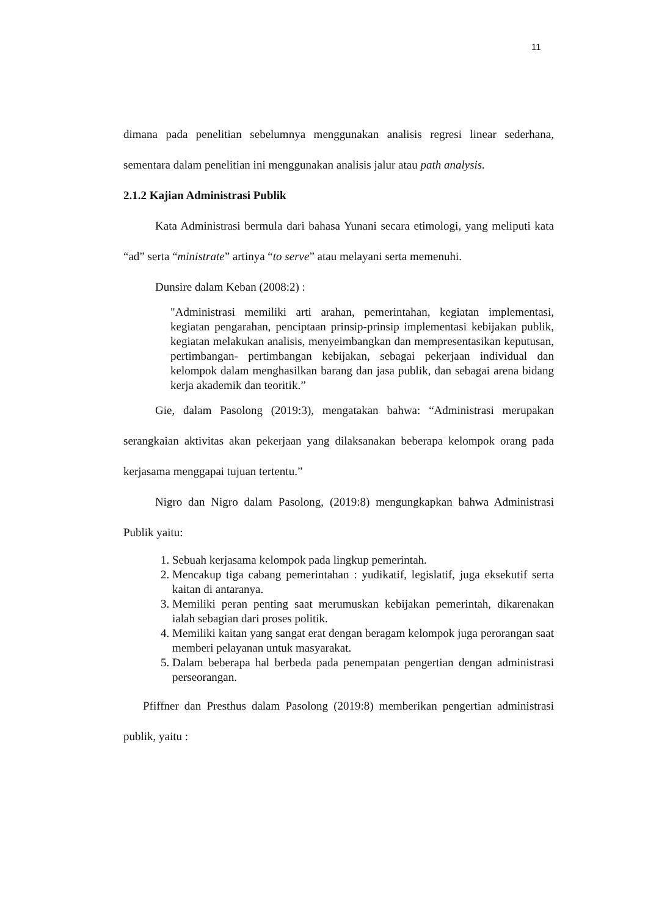11
dimana pada penelitian sebelumnya menggunakan analisis regresi linear sederhana, sementara dalam penelitian ini menggunakan analisis jalur atau path analysis.
2.1.2 Kajian Administrasi Publik
Kata Administrasi bermula dari bahasa Yunani secara etimologi, yang meliputi kata “ad” serta “ministrate” artinya “to serve” atau melayani serta memenuhi.
Dunsire dalam Keban (2008:2) :
"Administrasi memiliki arti arahan, pemerintahan, kegiatan implementasi, kegiatan pengarahan, penciptaan prinsip-prinsip implementasi kebijakan publik, kegiatan melakukan analisis, menyeimbangkan dan mempresentasikan keputusan, pertimbangan- pertimbangan kebijakan, sebagai pekerjaan individual dan kelompok dalam menghasilkan barang dan jasa publik, dan sebagai arena bidang kerja akademik dan teoritik.”
Gie, dalam Pasolong (2019:3), mengatakan bahwa: “Administrasi merupakan serangkaian aktivitas akan pekerjaan yang dilaksanakan beberapa kelompok orang pada kerjasama menggapai tujuan tertentu.”
Nigro dan Nigro dalam Pasolong, (2019:8) mengungkapkan bahwa Administrasi Publik yaitu:
1. Sebuah kerjasama kelompok pada lingkup pemerintah.
2. Mencakup tiga cabang pemerintahan : yudikatif, legislatif, juga eksekutif serta kaitan di antaranya.
3. Memiliki peran penting saat merumuskan kebijakan pemerintah, dikarenakan ialah sebagian dari proses politik.
4. Memiliki kaitan yang sangat erat dengan beragam kelompok juga perorangan saat memberi pelayanan untuk masyarakat.
5. Dalam beberapa hal berbeda pada penempatan pengertian dengan administrasi perseorangan.
Pfiffner dan Presthus dalam Pasolong (2019:8) memberikan pengertian administrasi publik, yaitu :